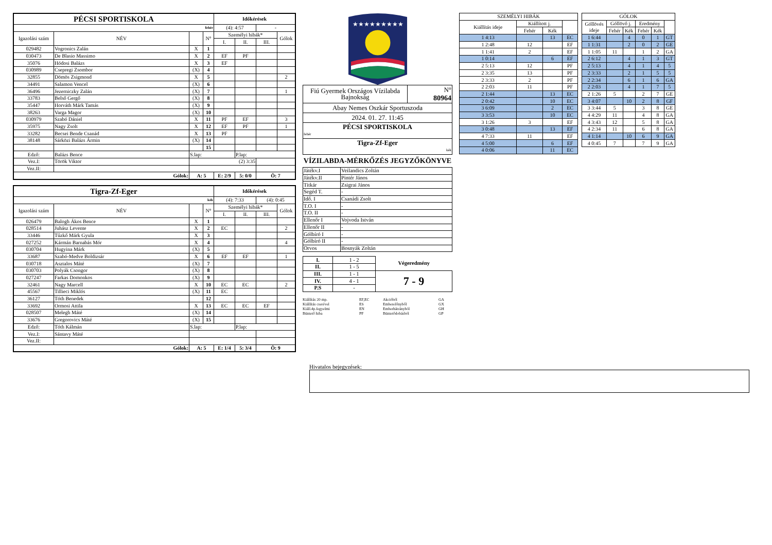| PÉCSI SPORTISKOLA | | | | Időkérések | | | |
| fehér | | | | (4): 4:57 | | - | |
| Igazolási szám | NÉV | | N° | Személyi hibák* | | | Gólok |
| | | | | I. | II. | III. | |
| 029482 | Vogronics Zalán | X | 1 | | | | |
| 030473 | De Blasio Massimo | X | 2 | EF | PF | | |
| 35076 | Hódosi Balázs | X | 3 | EF | | | |
| 030989 | Csepregi Zsombor | (X) | 4 | | | | |
| 32855 | Dömös Zsigmond | X | 5 | | | | 2 |
| 34491 | Salamon Vencel | (X) | 6 | | | | |
| 36496 | Jezerniczky Zalán | (X) | 7 | | | | 1 |
| 33783 | Belső Gergő | (X) | 8 | | | | |
| 35447 | Horváth Márk Tamás | (X) | 9 | | | | |
| 38263 | Varga Magor | (X) | 10 | | | | |
| 030979 | Szabó Dániel | X | 11 | PF | EF | | 3 |
| 35975 | Nagy Zsolt | X | 12 | EF | PF | | 1 |
| 33282 | Becsei Bende Csanád | X | 13 | PF | | | |
| 38148 | Sárközi Balázs Ármin | (X) | 14 | | | | |
| | | | 15 | | | | |
| Edző: | Balázs Bence | S.lap: | | | P.lap: | | |
| Vez.I: | Török Viktor | (2) 3:35 | | | | | |
| Vez.II: | | | | | | | |
| Gólok: | | A: 5 | | E: 2/9 | 5: 0/0 | Ö: 7 | |
| Tigra-Zf-Eger | | | | Időkérések | | | |
| kék | | | | (4): 7:33 | | (4): 0:45 | |
| Igazolási szám | NÉV | | N° | Személyi hibák* | | | Gólok |
| | | | | I. | II. | III. | |
| 026479 | Balogh Ákos Bence | X | 1 | | | | |
| 028514 | Juhász Levente | X | 2 | EC | | | 2 |
| 33446 | Tűzkő Márk Gyula | X | 3 | | | | |
| 027252 | Kármán Barnabás Mór | X | 4 | | | | 4 |
| 030704 | Hugyina Márk | (X) | 5 | | | | |
| 33687 | Szabó-Medve Boldizsár | X | 6 | EF | EF | | 1 |
| 030718 | Asztalos Máté | (X) | 7 | | | | |
| 030703 | Polyák Csongor | (X) | 8 | | | | |
| 027247 | Farkas Domonkos | (X) | 9 | | | | |
| 32461 | Nagy Marcell | X | 10 | EC | EC | | 2 |
| 45567 | Tillieci Miklós | (X) | 11 | EC | | | |
| 36127 | Tóth Benedek | | 12 | | | | |
| 33692 | Ormosi Attila | X | 13 | EC | EC | EF | |
| 028507 | Melegh Máté | (X) | 14 | | | | |
| 33676 | Gregorovics Máté | (X) | 15 | | | | |
| Edző: | Tóth Kálmán | S.lap: | | | P.lap: | | |
| Vez.I: | Sántavy Máté | | | | | | |
| Vez.II: | | | | | | | |
| Gólok: | | A: 5 | | E: 1/4 | 5: 3/4 | Ö: 9 | |
★★★★★★★★★
| Fiú Gyermek Országos Vízilabda Bajnokság | N° 80964 |
| Abay Nemes Oszkár Sportuszoda | |
| 2024. 01. 27. 11:45 | |
| PÉCSI SPORTISKOLA fehér | |
| Tigra-Zf-Eger kék | |
VÍZILABDA-MÉRKŐZÉS JEGYZŐKÖNYVE
| Játékv.I | Veilandics Zoltán |
| Játékv.II | Pintér János |
| Titkár | Zsigrai János |
| Segéd T. | - |
| Idő. I | Csanádi Zsolt |
| T.O. I | - |
| T.O. II | - |
| Ellenőr I | Vojvoda István |
| Ellenőr II | - |
| Gólbíró I | - |
| Gólbíró II | - |
| Orvos | Bosnyák Zoltán |
| I. | 1 - 2 | Végeredmény |
| II. | 1 - 5 | |
| III. | 1 - 1 | 7 - 9 |
| IV. | 4 - 1 | |
| P.S | - | |
Kiállítás 20 mp. EF,EC Akcióból GA Kiállítás cserével ES Emberelőnyből GX Kiáll.4p.fegyelmi EN Emberhátrányból GH Büntető hiba PF Büntetődobásból GP
| SZEMÉLYI HIBÁK | | | |
| Kiállítás ideje | Kiállított j. | | |
| | Fehér | Kék | |
| 1 4:13 | | 13 | EC |
| 1 2:48 | 12 | | EF |
| 1 1:41 | 2 | | EF |
| 1 0:14 | | 6 | EF |
| 2 5:13 | 12 | | PF |
| 2 3:35 | 13 | | PF |
| 2 3:33 | 2 | | PF |
| 2 2:03 | 11 | | PF |
| 2 1:44 | | 13 | EC |
| 2 0:42 | | 10 | EC |
| 3 6:09 | | 2 | EC |
| 3 3:53 | | 10 | EC |
| 3 1:26 | 3 | | EF |
| 3 0:48 | | 13 | EF |
| 4 7:33 | 11 | | EF |
| 4 5:00 | | 6 | EF |
| 4 0:06 | | 11 | EC |
| GÓLOK | | | | | |
| Góllövés ideje | Góllövő j. | | Eredmény | | |
| | Fehér | Kék | Fehér | Kék | |
| 1 6:44 | | 4 | 0 | 1 | GT |
| 1 1:31 | | 2 | 0 | 2 | GE |
| 1 1:05 | 11 | | 1 | 2 | GA |
| 2 6:12 | | 4 | 1 | 3 | GT |
| 2 5:13 | | 4 | 1 | 4 | 5 |
| 2 3:33 | | 2 | 1 | 5 | 5 |
| 2 2:34 | | 6 | 1 | 6 | GA |
| 2 2:03 | | 4 | 1 | 7 | 5 |
| 2 1:26 | 5 | | 2 | 7 | GE |
| 3 4:07 | | 10 | 2 | 8 | GF |
| 3 3:44 | 5 | | 3 | 8 | GE |
| 4 4:29 | 11 | | 4 | 8 | GA |
| 4 3:43 | 12 | | 5 | 8 | GA |
| 4 2:34 | 11 | | 6 | 8 | GA |
| 4 1:14 | | 10 | 6 | 9 | GA |
| 4 0:45 | 7 | | 7 | 9 | GA |
Hivatalos bejegyzések: